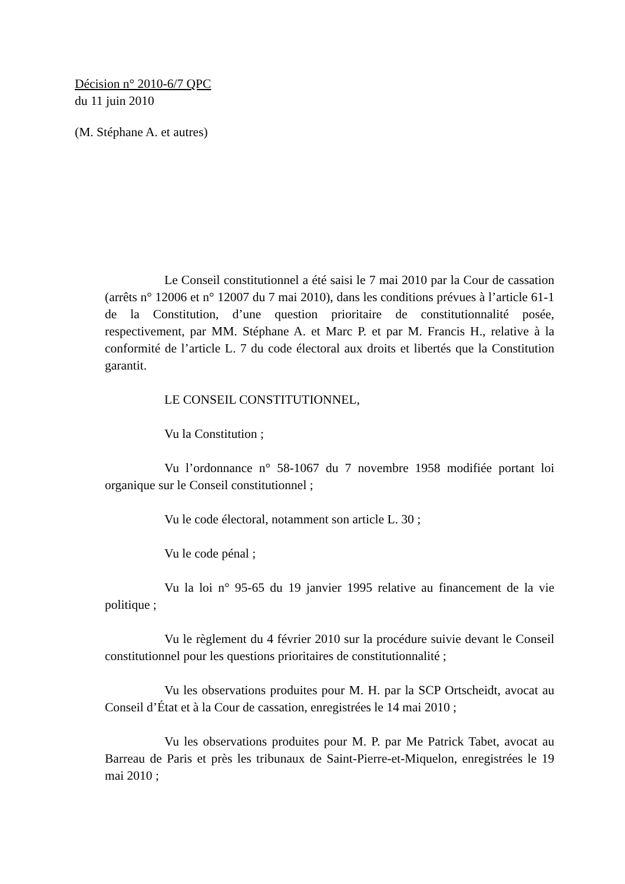Décision n° 2010-6/7 QPC
du 11 juin 2010
(M. Stéphane A. et autres)
Le Conseil constitutionnel a été saisi le 7 mai 2010 par la Cour de cassation (arrêts n° 12006 et n° 12007 du 7 mai 2010), dans les conditions prévues à l’article 61-1 de la Constitution, d’une question prioritaire de constitutionnalité posée, respectivement, par MM. Stéphane A. et Marc P. et par M. Francis H., relative à la conformité de l’article L. 7 du code électoral aux droits et libertés que la Constitution garantit.
LE CONSEIL CONSTITUTIONNEL,
Vu la Constitution ;
Vu l’ordonnance n° 58-1067 du 7 novembre 1958 modifiée portant loi organique sur le Conseil constitutionnel ;
Vu le code électoral, notamment son article L. 30 ;
Vu le code pénal ;
Vu la loi n° 95-65 du 19 janvier 1995 relative au financement de la vie politique ;
Vu le règlement du 4 février 2010 sur la procédure suivie devant le Conseil constitutionnel pour les questions prioritaires de constitutionnalité ;
Vu les observations produites pour M. H. par la SCP Ortscheidt, avocat au Conseil d’État et à la Cour de cassation, enregistrées le 14 mai 2010 ;
Vu les observations produites pour M. P. par Me Patrick Tabet, avocat au Barreau de Paris et près les tribunaux de Saint-Pierre-et-Miquelon, enregistrées le 19 mai 2010 ;